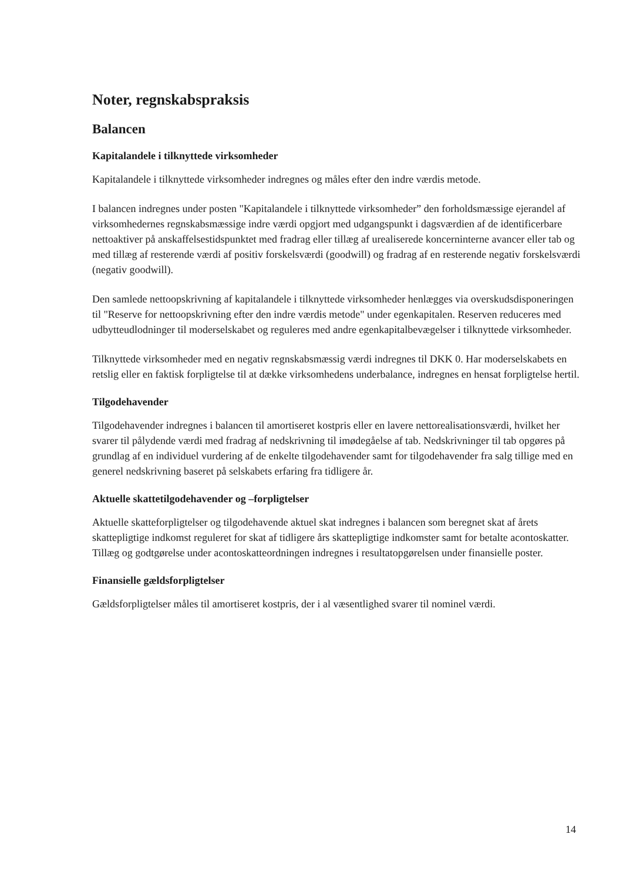Noter, regnskabspraksis
Balancen
Kapitalandele i tilknyttede virksomheder
Kapitalandele i tilknyttede virksomheder indregnes og måles efter den indre værdis metode.
I balancen indregnes under posten "Kapitalandele i tilknyttede virksomheder” den forholdsmæssige ejerandel af virksomhedernes regnskabsmæssige indre værdi opgjort med udgangspunkt i dagsværdien af de identificerbare nettoaktiver på anskaffelsestidspunktet med fradrag eller tillæg af urealiserede koncerninterne avancer eller tab og med tillæg af resterende værdi af positiv forskelsværdi (goodwill) og fradrag af en resterende negativ forskelsværdi (negativ goodwill).
Den samlede nettoopskrivning af kapitalandele i tilknyttede virksomheder henlægges via overskudsdisponeringen til "Reserve for nettoopskrivning efter den indre værdis metode" under egenkapitalen. Reserven reduceres med udbytteudlodninger til moderselskabet og reguleres med andre egenkapitalbevægelser i tilknyttede virksomheder.
Tilknyttede virksomheder med en negativ regnskabsmæssig værdi indregnes til DKK 0. Har moderselskabets en retslig eller en faktisk forpligtelse til at dække virksomhedens underbalance, indregnes en hensat forpligtelse hertil.
Tilgodehavender
Tilgodehavender indregnes i balancen til amortiseret kostpris eller en lavere nettorealisationsværdi, hvilket her svarer til pålydende værdi med fradrag af nedskrivning til imødegåelse af tab. Nedskrivninger til tab opgøres på grundlag af en individuel vurdering af de enkelte tilgodehavender samt for tilgodehavender fra salg tillige med en generel nedskrivning baseret på selskabets erfaring fra tidligere år.
Aktuelle skattetilgodehavender og –forpligtelser
Aktuelle skatteforpligtelser og tilgodehavende aktuel skat indregnes i balancen som beregnet skat af årets skattepligtige indkomst reguleret for skat af tidligere års skattepligtige indkomster samt for betalte acontoskatter. Tillæg og godtgørelse under acontoskatteordningen indregnes i resultatopgørelsen under finansielle poster.
Finansielle gældsforpligtelser
Gældsforpligtelser måles til amortiseret kostpris, der i al væsentlighed svarer til nominel værdi.
14